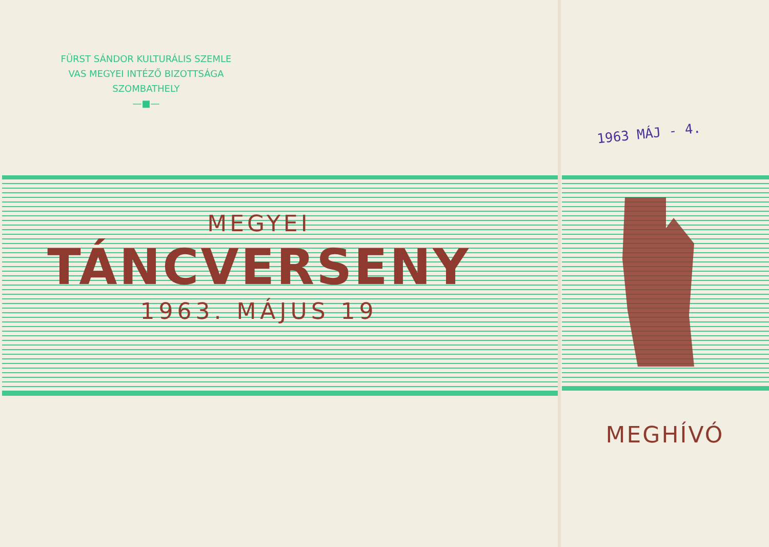FÜRST SÁNDOR KULTURÁLIS SZEMLE
VAS MEGYEI INTÉZŐ BIZOTTSÁGA
SZOMBATHELY
—■—
MEGYEI
TÁNCVERSENY
1963. MÁJUS 19
1963 MÁJ - 4.
MEGHÍVÓ